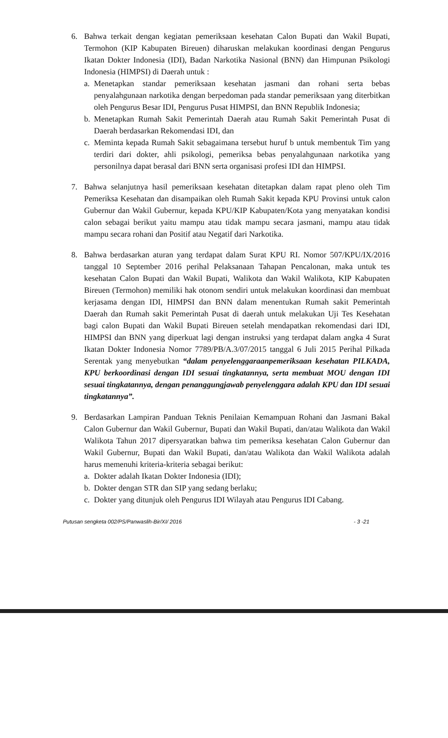6. Bahwa terkait dengan kegiatan pemeriksaan kesehatan Calon Bupati dan Wakil Bupati, Termohon (KIP Kabupaten Bireuen) diharuskan melakukan koordinasi dengan Pengurus Ikatan Dokter Indonesia (IDI), Badan Narkotika Nasional (BNN) dan Himpunan Psikologi Indonesia (HIMPSI) di Daerah untuk :
a. Menetapkan standar pemeriksaan kesehatan jasmani dan rohani serta bebas penyalahgunaan narkotika dengan berpedoman pada standar pemeriksaan yang diterbitkan oleh Pengurus Besar IDI, Pengurus Pusat HIMPSI, dan BNN Republik Indonesia;
b. Menetapkan Rumah Sakit Pemerintah Daerah atau Rumah Sakit Pemerintah Pusat di Daerah berdasarkan Rekomendasi IDI, dan
c. Meminta kepada Rumah Sakit sebagaimana tersebut huruf b untuk membentuk Tim yang terdiri dari dokter, ahli psikologi, pemeriksa bebas penyalahgunaan narkotika yang personilnya dapat berasal dari BNN serta organisasi profesi IDI dan HIMPSI.
7. Bahwa selanjutnya hasil pemeriksaan kesehatan ditetapkan dalam rapat pleno oleh Tim Pemeriksa Kesehatan dan disampaikan oleh Rumah Sakit kepada KPU Provinsi untuk calon Gubernur dan Wakil Gubernur, kepada KPU/KIP Kabupaten/Kota yang menyatakan kondisi calon sebagai berikut yaitu mampu atau tidak mampu secara jasmani, mampu atau tidak mampu secara rohani dan Positif atau Negatif dari Narkotika.
8. Bahwa berdasarkan aturan yang terdapat dalam Surat KPU RI. Nomor 507/KPU/IX/2016 tanggal 10 September 2016 perihal Pelaksanaan Tahapan Pencalonan, maka untuk tes kesehatan Calon Bupati dan Wakil Bupati, Walikota dan Wakil Walikota, KIP Kabupaten Bireuen (Termohon) memiliki hak otonom sendiri untuk melakukan koordinasi dan membuat kerjasama dengan IDI, HIMPSI dan BNN dalam menentukan Rumah sakit Pemerintah Daerah dan Rumah sakit Pemerintah Pusat di daerah untuk melakukan Uji Tes Kesehatan bagi calon Bupati dan Wakil Bupati Bireuen setelah mendapatkan rekomendasi dari IDI, HIMPSI dan BNN yang diperkuat lagi dengan instruksi yang terdapat dalam angka 4 Surat Ikatan Dokter Indonesia Nomor 7789/PB/A.3/07/2015 tanggal 6 Juli 2015 Perihal Pilkada Serentak yang menyebutkan “dalam penyelenggaraanpemeriksaan kesehatan PILKADA, KPU berkoordinasi dengan IDI sesuai tingkatannya, serta membuat MOU dengan IDI sesuai tingkatannya, dengan penanggungjawab penyelenggara adalah KPU dan IDI sesuai tingkatannya”.
9. Berdasarkan Lampiran Panduan Teknis Penilaian Kemampuan Rohani dan Jasmani Bakal Calon Gubernur dan Wakil Gubernur, Bupati dan Wakil Bupati, dan/atau Walikota dan Wakil Walikota Tahun 2017 dipersyaratkan bahwa tim pemeriksa kesehatan Calon Gubernur dan Wakil Gubernur, Bupati dan Wakil Bupati, dan/atau Walikota dan Wakil Walikota adalah harus memenuhi kriteria-kriteria sebagai berikut:
a. Dokter adalah Ikatan Dokter Indonesia (IDI);
b. Dokter dengan STR dan SIP yang sedang berlaku;
c. Dokter yang ditunjuk oleh Pengurus IDI Wilayah atau Pengurus IDI Cabang.
Putusan sengketa 002/PS/Panwaslih-Bir/XI/ 2016 - 3 -21